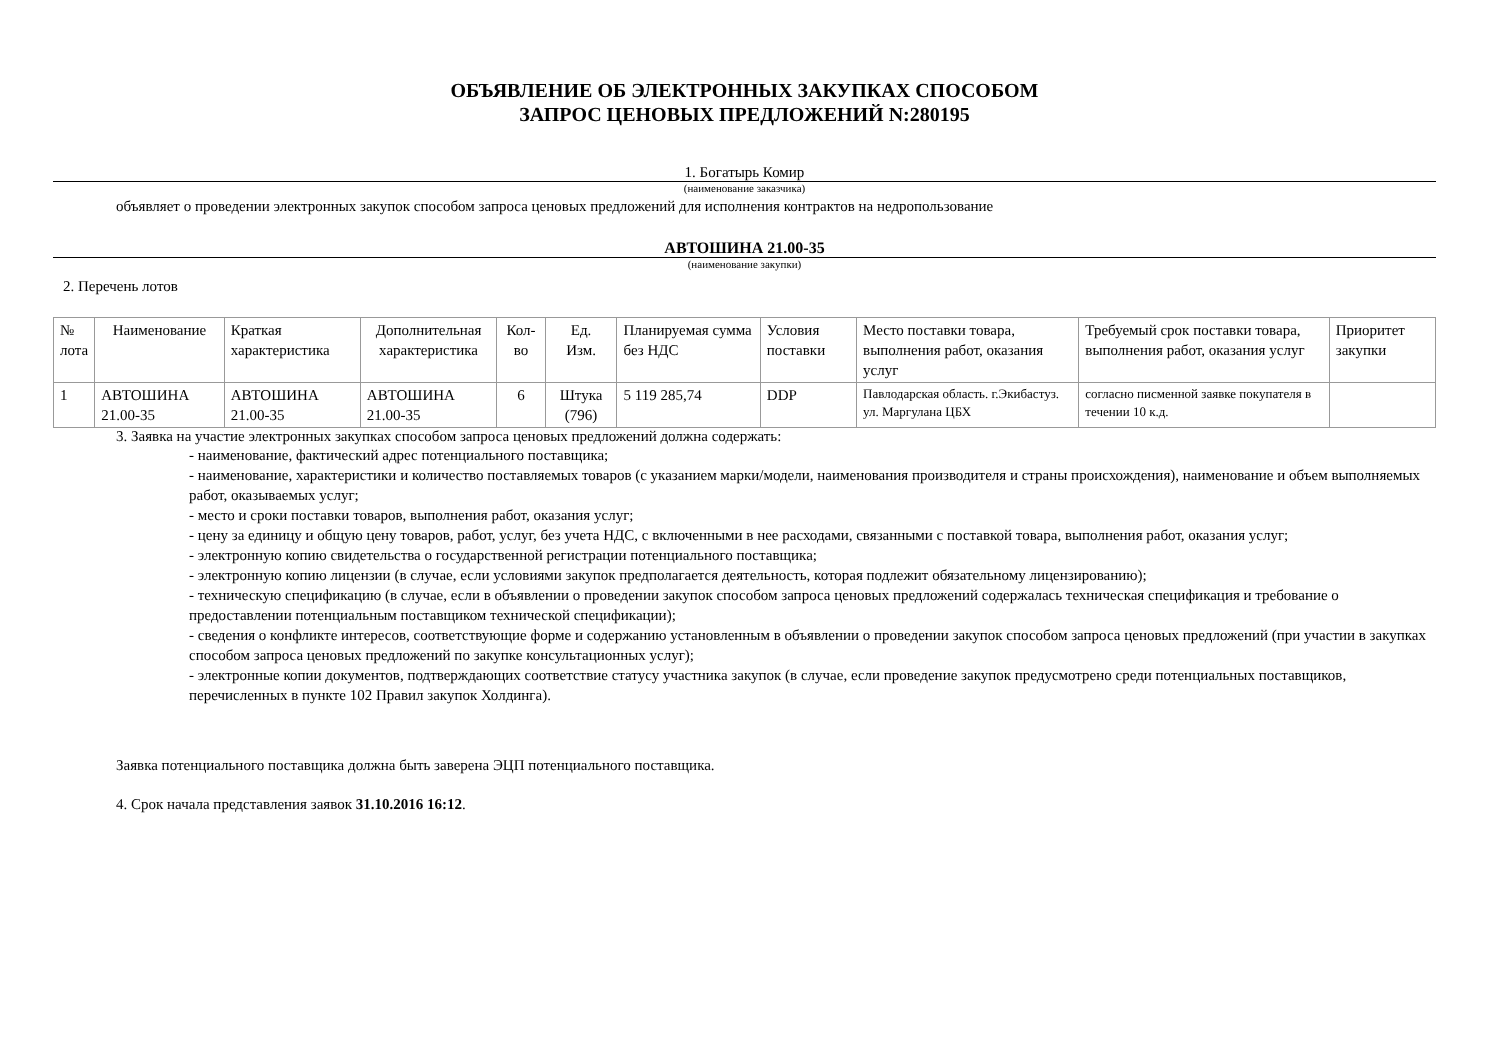ОБЪЯВЛЕНИЕ ОБ ЭЛЕКТРОННЫХ ЗАКУПКАХ СПОСОБОМ
ЗАПРОС ЦЕНОВЫХ ПРЕДЛОЖЕНИЙ N:280195
1. Богатырь Комир
(наименование заказчика)
объявляет о проведении электронных закупок способом запроса ценовых предложений для исполнения контрактов на недропользование
АВТОШИНА 21.00-35
(наименование закупки)
2. Перечень лотов
| № лота | Наименование | Краткая характеристика | Дополнительная характеристика | Кол-во | Ед. Изм. | Планируемая сумма без НДС | Условия поставки | Место поставки товара, выполнения работ, оказания услуг | Требуемый срок поставки товара, выполнения работ, оказания услуг | Приоритет закупки |
| --- | --- | --- | --- | --- | --- | --- | --- | --- | --- | --- |
| 1 | АВТОШИНА 21.00-35 | АВТОШИНА 21.00-35 | АВТОШИНА 21.00-35 | 6 | Штука (796) | 5 119 285,74 | DDP | Павлодарская область. г.Экибастуз. ул. Маргулана ЦБХ | согласно писменной заявке покупателя в течении 10 к.д. | |
3. Заявка на участие электронных закупках способом запроса ценовых предложений должна содержать:
- наименование, фактический адрес потенциального поставщика;
- наименование, характеристики и количество поставляемых товаров (с указанием марки/модели, наименования производителя и страны происхождения), наименование и объем выполняемых работ, оказываемых услуг;
- место и сроки поставки товаров, выполнения работ, оказания услуг;
- цену за единицу и общую цену товаров, работ, услуг, без учета НДС, с включенными в нее расходами, связанными с поставкой товара, выполнения работ, оказания услуг;
- электронную копию свидетельства о государственной регистрации потенциального поставщика;
- электронную копию лицензии (в случае, если условиями закупок предполагается деятельность, которая подлежит обязательному лицензированию);
- техническую спецификацию (в случае, если в объявлении о проведении закупок способом запроса ценовых предложений содержалась техническая спецификация и требование о предоставлении потенциальным поставщиком технической спецификации);
- сведения о конфликте интересов, соответствующие форме и содержанию установленным в объявлении о проведении закупок способом запроса ценовых предложений (при участии в закупках способом запроса ценовых предложений по закупке консультационных услуг);
- электронные копии документов, подтверждающих соответствие статусу участника закупок (в случае, если проведение закупок предусмотрено среди потенциальных поставщиков, перечисленных в пункте 102 Правил закупок Холдинга).
Заявка потенциального поставщика должна быть заверена ЭЦП потенциального поставщика.
4. Срок начала представления заявок 31.10.2016 16:12.